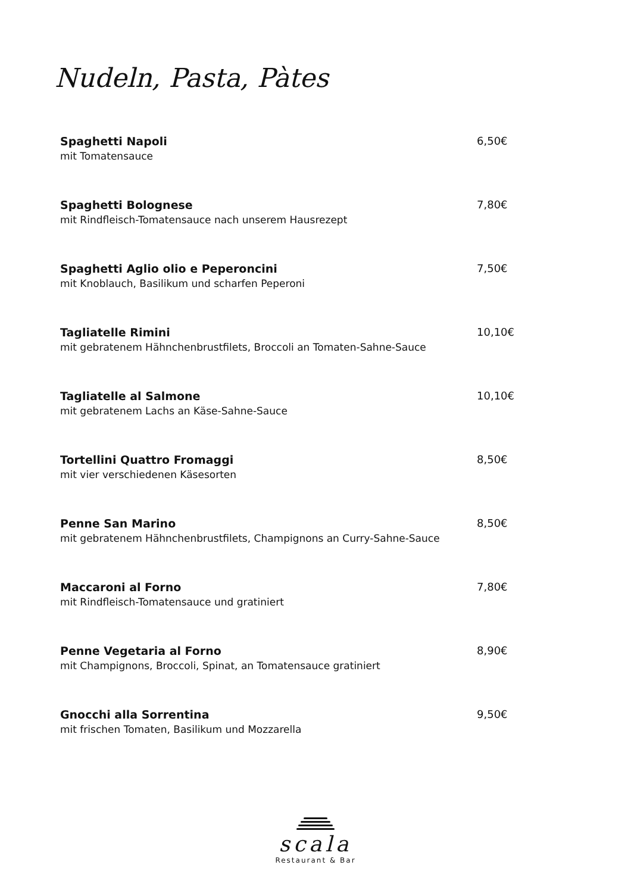Nudeln, Pasta, Pàtes
Spaghetti Napoli 6,50€
mit Tomatensauce
Spaghetti Bolognese 7,80€
mit Rindfleisch-Tomatensauce nach unserem Hausrezept
Spaghetti Aglio olio e Peperoncini 7,50€
mit Knoblauch, Basilikum und scharfen Peperoni
Tagliatelle Rimini 10,10€
mit gebratenem Hähnchenbrustfilets, Broccoli an Tomaten-Sahne-Sauce
Tagliatelle al Salmone 10,10€
mit gebratenem Lachs an Käse-Sahne-Sauce
Tortellini Quattro Fromaggi 8,50€
mit vier verschiedenen Käsesorten
Penne San Marino 8,50€
mit gebratenem Hähnchenbrustfilets, Champignons an Curry-Sahne-Sauce
Maccaroni al Forno 7,80€
mit Rindfleisch-Tomatensauce und gratiniert
Penne Vegetaria al Forno 8,90€
mit Champignons, Broccoli, Spinat, an Tomatensauce gratiniert
Gnocchi alla Sorrentina 9,50€
mit frischen Tomaten, Basilikum und Mozzarella
scala
Restaurant & Bar